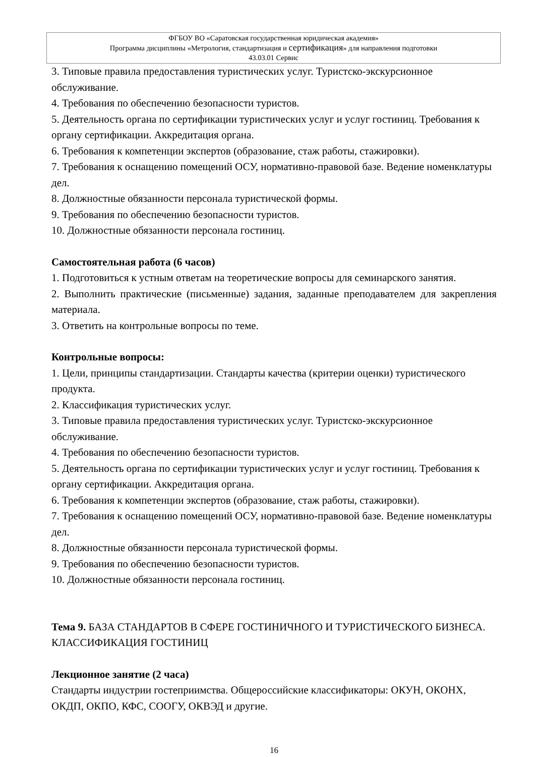ФГБОУ ВО «Саратовская государственная юридическая академия»
Программа дисциплины «Метрология, стандартизация и сертификация» для направления подготовки
43.03.01 Сервис
3. Типовые правила предоставления туристических услуг. Туристско-экскурсионное обслуживание.
4. Требования по обеспечению безопасности туристов.
5. Деятельность органа по сертификации туристических услуг и услуг гостиниц. Требования к органу сертификации. Аккредитация органа.
6. Требования к компетенции экспертов (образование, стаж работы, стажировки).
7. Требования к оснащению помещений ОСУ, нормативно-правовой базе. Ведение номенклатуры дел.
8. Должностные обязанности персонала туристической формы.
9. Требования по обеспечению безопасности туристов.
10. Должностные обязанности персонала гостиниц.
Самостоятельная работа (6 часов)
1. Подготовиться к устным ответам на теоретические вопросы для семинарского занятия.
2. Выполнить практические (письменные) задания, заданные преподавателем для закрепления материала.
3. Ответить на контрольные вопросы по теме.
Контрольные вопросы:
1. Цели, принципы стандартизации. Стандарты качества (критерии оценки) туристического продукта.
2. Классификация туристических услуг.
3. Типовые правила предоставления туристических услуг. Туристско-экскурсионное обслуживание.
4. Требования по обеспечению безопасности туристов.
5. Деятельность органа по сертификации туристических услуг и услуг гостиниц. Требования к органу сертификации. Аккредитация органа.
6. Требования к компетенции экспертов (образование, стаж работы, стажировки).
7. Требования к оснащению помещений ОСУ, нормативно-правовой базе. Ведение номенклатуры дел.
8. Должностные обязанности персонала туристической формы.
9. Требования по обеспечению безопасности туристов.
10. Должностные обязанности персонала гостиниц.
Тема 9. БАЗА СТАНДАРТОВ В СФЕРЕ ГОСТИНИЧНОГО И ТУРИСТИЧЕСКОГО БИЗНЕСА. КЛАССИФИКАЦИЯ ГОСТИНИЦ
Лекционное занятие (2 часа)
Стандарты индустрии гостеприимства. Общероссийские классификаторы: ОКУН, ОКОНХ, ОКДП, ОКПО, КФС, СООГУ, ОКВЭД и другие.
16